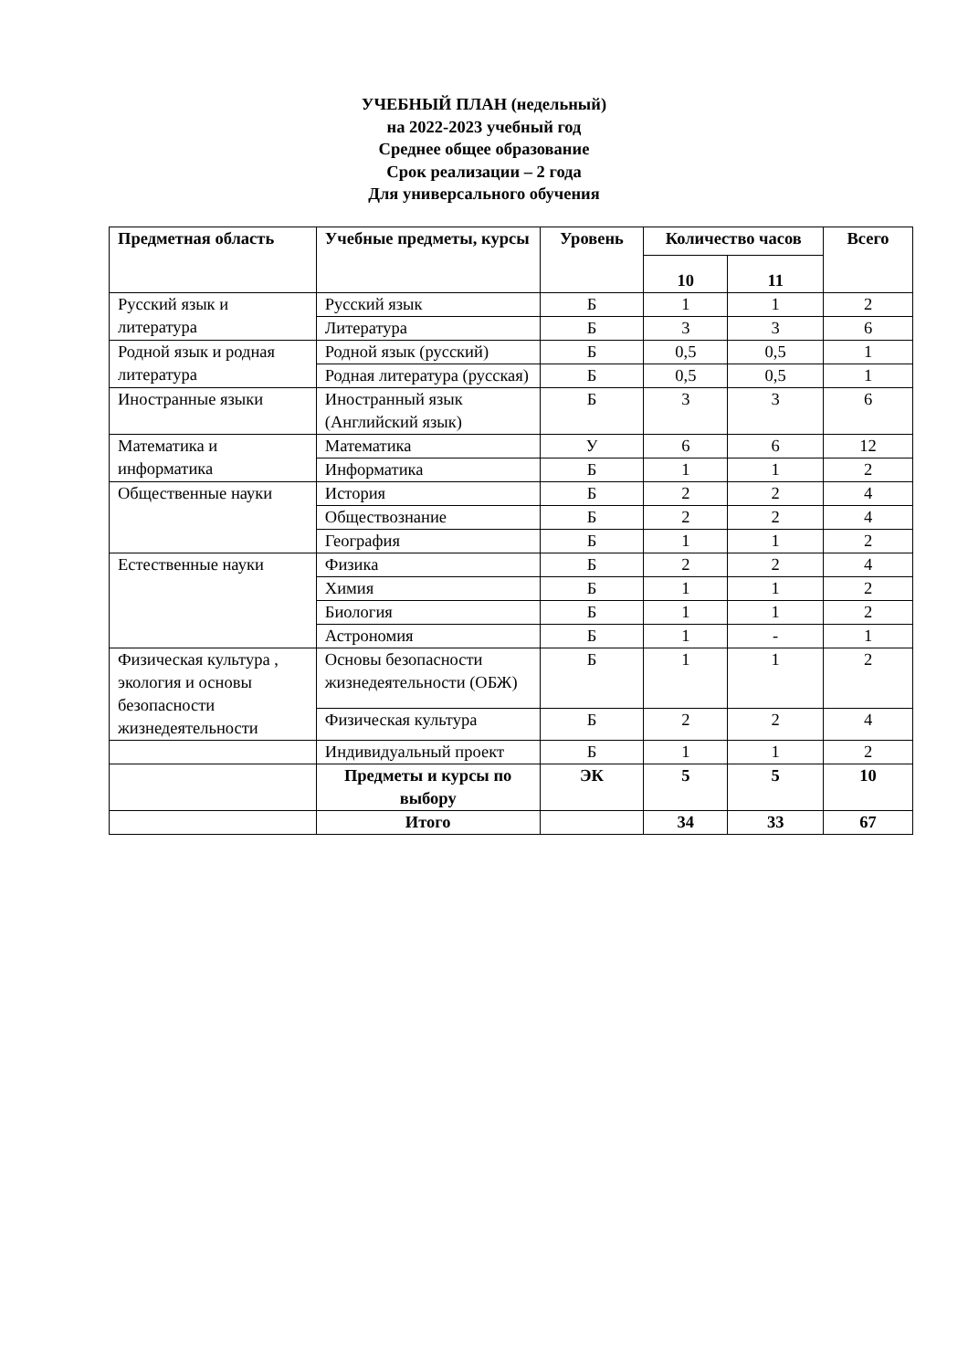УЧЕБНЫЙ ПЛАН (недельный)
на 2022-2023 учебный год
Среднее общее образование
Срок реализации – 2 года
Для универсального обучения
| Предметная область | Учебные предметы, курсы | Уровень | Количество часов | | Всего |
| --- | --- | --- | --- | --- | --- |
| | | | 10 | 11 | |
| Русский язык и литература | Русский язык | Б | 1 | 1 | 2 |
| | Литература | Б | 3 | 3 | 6 |
| Родной язык и родная литература | Родной язык (русский) | Б | 0,5 | 0,5 | 1 |
| | Родная литература (русская) | Б | 0,5 | 0,5 | 1 |
| Иностранные языки | Иностранный язык (Английский язык) | Б | 3 | 3 | 6 |
| Математика и информатика | Математика | У | 6 | 6 | 12 |
| | Информатика | Б | 1 | 1 | 2 |
| Общественные науки | История | Б | 2 | 2 | 4 |
| | Обществознание | Б | 2 | 2 | 4 |
| | География | Б | 1 | 1 | 2 |
| Естественные науки | Физика | Б | 2 | 2 | 4 |
| | Химия | Б | 1 | 1 | 2 |
| | Биология | Б | 1 | 1 | 2 |
| | Астрономия | Б | 1 | - | 1 |
| Физическая культура , экология и основы безопасности жизнедеятельности | Основы безопасности жизнедеятельности (ОБЖ) | Б | 1 | 1 | 2 |
| | Физическая культура | Б | 2 | 2 | 4 |
| | Индивидуальный проект | Б | 1 | 1 | 2 |
| | Предметы и курсы по выбору | ЭК | 5 | 5 | 10 |
| | Итого | | 34 | 33 | 67 |